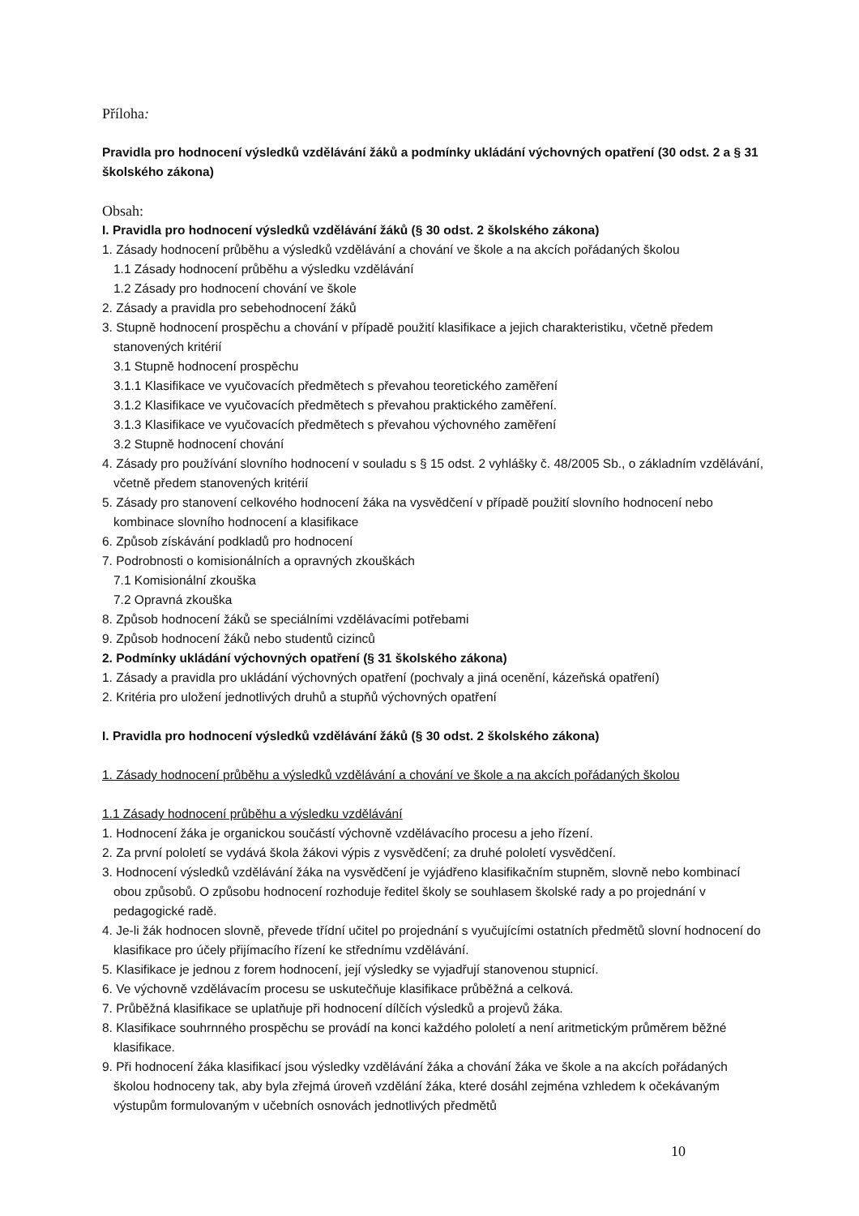Příloha:
Pravidla pro hodnocení výsledků vzdělávání žáků a podmínky ukládání výchovných opatření (30 odst. 2 a § 31 školského zákona)
Obsah:
I. Pravidla pro hodnocení výsledků vzdělávání žáků (§ 30 odst. 2 školského zákona)
1. Zásady hodnocení průběhu a výsledků vzdělávání a chování ve škole a na akcích pořádaných školou
1.1 Zásady hodnocení průběhu a výsledku vzdělávání
1.2 Zásady pro hodnocení chování ve škole
2. Zásady a pravidla pro sebehodnocení žáků
3. Stupně hodnocení prospěchu a chování v případě použití klasifikace a jejich charakteristiku, včetně předem stanovených kritérií
3.1 Stupně hodnocení prospěchu
3.1.1 Klasifikace ve vyučovacích předmětech s převahou teoretického zaměření
3.1.2 Klasifikace ve vyučovacích předmětech s převahou praktického zaměření.
3.1.3 Klasifikace ve vyučovacích předmětech s převahou výchovného zaměření
3.2 Stupně hodnocení chování
4. Zásady pro používání slovního hodnocení v souladu s § 15 odst. 2 vyhlášky č. 48/2005 Sb., o základním vzdělávání, včetně předem stanovených kritérií
5. Zásady pro stanovení celkového hodnocení žáka na vysvědčení v případě použití slovního hodnocení nebo kombinace slovního hodnocení a klasifikace
6. Způsob získávání podkladů pro hodnocení
7. Podrobnosti o komisionálních a opravných zkouškách
7.1 Komisionální zkouška
7.2 Opravná zkouška
8. Způsob hodnocení žáků se speciálními vzdělávacími potřebami
9. Způsob hodnocení žáků nebo studentů cizinců
2. Podmínky ukládání výchovných opatření (§ 31 školského zákona)
1. Zásady a pravidla pro ukládání výchovných opatření (pochvaly a jiná ocenění, kázeňská opatření)
2. Kritéria pro uložení jednotlivých druhů a stupňů výchovných opatření
I. Pravidla pro hodnocení výsledků vzdělávání žáků (§ 30 odst. 2 školského zákona)
1. Zásady hodnocení průběhu a výsledků vzdělávání a chování ve škole a na akcích pořádaných školou
1.1 Zásady hodnocení průběhu a výsledku vzdělávání
1. Hodnocení žáka je organickou součástí výchovně vzdělávacího procesu a jeho řízení.
2. Za první pololetí se vydává škola žákovi výpis z vysvědčení; za druhé pololetí vysvědčení.
3. Hodnocení výsledků vzdělávání žáka na vysvědčení je vyjádřeno klasifikačním stupněm, slovně nebo kombinací obou způsobů. O způsobu hodnocení rozhoduje ředitel školy se souhlasem školské rady a po projednání v pedagogické radě.
4. Je-li žák hodnocen slovně, převede třídní učitel po projednání s vyučujícími ostatních předmětů slovní hodnocení do klasifikace pro účely přijímacího řízení ke střednímu vzdělávání.
5. Klasifikace je jednou z forem hodnocení, její výsledky se vyjadřují stanovenou stupnicí.
6. Ve výchovně vzdělávacím procesu se uskutečňuje klasifikace průběžná a celková.
7. Průběžná klasifikace se uplatňuje při hodnocení dílčích výsledků a projevů žáka.
8. Klasifikace souhrnného prospěchu se provádí na konci každého pololetí a není aritmetickým průměrem běžné klasifikace.
9. Při hodnocení žáka klasifikací jsou výsledky vzdělávání žáka a chování žáka ve škole a na akcích pořádaných školou hodnoceny tak, aby byla zřejmá úroveň vzdělání žáka, které dosáhl zejména vzhledem k očekávaným výstupům formulovaným v učebních osnovách jednotlivých předmětů
10